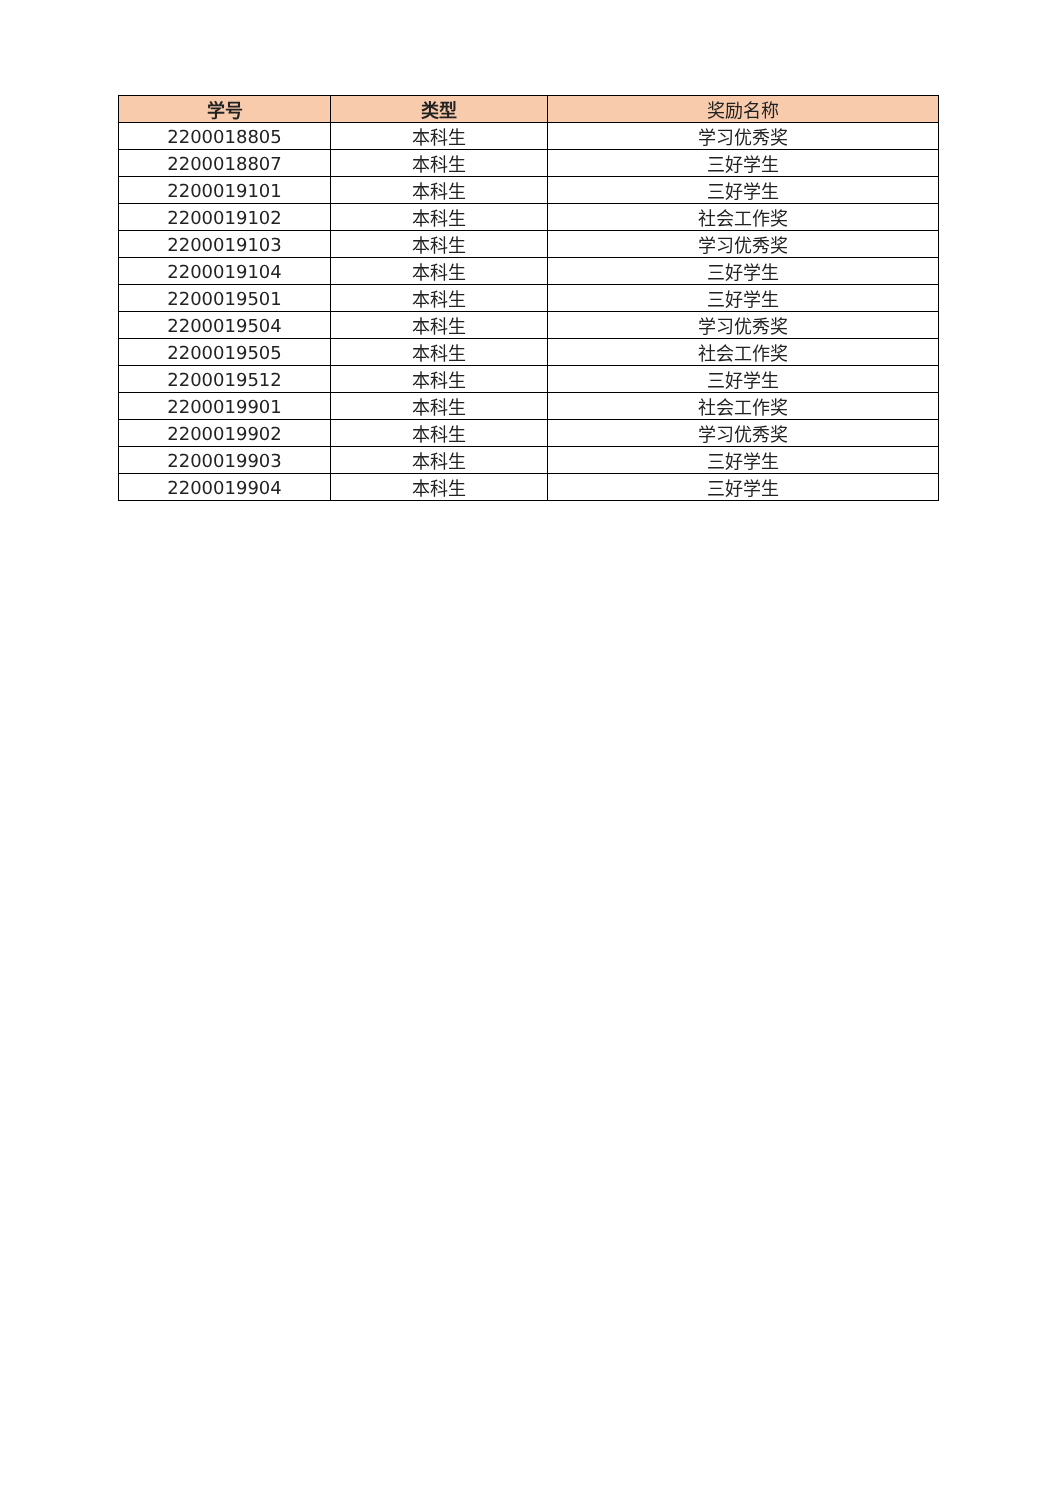| 学号 | 类型 | 奖励名称 |
| --- | --- | --- |
| 2200018805 | 本科生 | 学习优秀奖 |
| 2200018807 | 本科生 | 三好学生 |
| 2200019101 | 本科生 | 三好学生 |
| 2200019102 | 本科生 | 社会工作奖 |
| 2200019103 | 本科生 | 学习优秀奖 |
| 2200019104 | 本科生 | 三好学生 |
| 2200019501 | 本科生 | 三好学生 |
| 2200019504 | 本科生 | 学习优秀奖 |
| 2200019505 | 本科生 | 社会工作奖 |
| 2200019512 | 本科生 | 三好学生 |
| 2200019901 | 本科生 | 社会工作奖 |
| 2200019902 | 本科生 | 学习优秀奖 |
| 2200019903 | 本科生 | 三好学生 |
| 2200019904 | 本科生 | 三好学生 |